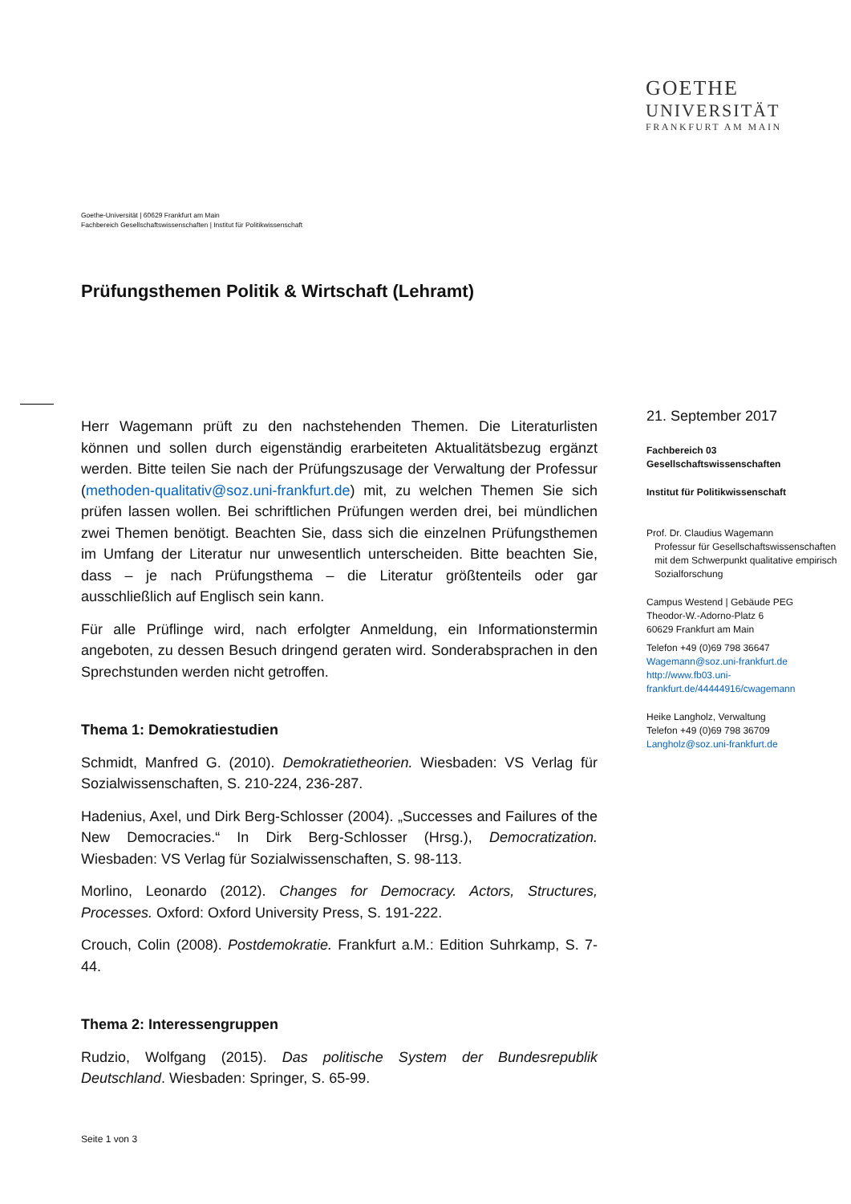GOETHE
UNIVERSITÄT
FRANKFURT AM MAIN
Goethe-Universität | 60629 Frankfurt am Main
Fachbereich Gesellschaftswissenschaften | Institut für Politikwissenschaft
Prüfungsthemen Politik & Wirtschaft (Lehramt)
Herr Wagemann prüft zu den nachstehenden Themen. Die Literaturlisten können und sollen durch eigenständig erarbeiteten Aktualitätsbezug ergänzt werden. Bitte teilen Sie nach der Prüfungszusage der Verwaltung der Professur (methoden-qualitativ@soz.uni-frankfurt.de) mit, zu welchen Themen Sie sich prüfen lassen wollen. Bei schriftlichen Prüfungen werden drei, bei mündlichen zwei Themen benötigt. Beachten Sie, dass sich die einzelnen Prüfungsthemen im Umfang der Literatur nur unwesentlich unterscheiden. Bitte beachten Sie, dass – je nach Prüfungsthema – die Literatur größtenteils oder gar ausschließlich auf Englisch sein kann.
Für alle Prüflinge wird, nach erfolgter Anmeldung, ein Informationstermin angeboten, zu dessen Besuch dringend geraten wird. Sonderabsprachen in den Sprechstunden werden nicht getroffen.
Thema 1: Demokratiestudien
Schmidt, Manfred G. (2010). Demokratietheorien. Wiesbaden: VS Verlag für Sozialwissenschaften, S. 210-224, 236-287.
Hadenius, Axel, und Dirk Berg-Schlosser (2004). „Successes and Failures of the New Democracies.“ In Dirk Berg-Schlosser (Hrsg.), Democratization. Wiesbaden: VS Verlag für Sozialwissenschaften, S. 98-113.
Morlino, Leonardo (2012). Changes for Democracy. Actors, Structures, Processes. Oxford: Oxford University Press, S. 191-222.
Crouch, Colin (2008). Postdemokratie. Frankfurt a.M.: Edition Suhrkamp, S. 7-44.
Thema 2: Interessengruppen
Rudzio, Wolfgang (2015). Das politische System der Bundesrepublik Deutschland. Wiesbaden: Springer, S. 65-99.
21. September 2017
Fachbereich 03
Gesellschaftswissenschaften
Institut für Politikwissenschaft
Prof. Dr. Claudius Wagemann
Professur für Gesellschaftswissenschaften
mit dem Schwerpunkt qualitative empirisch
Sozialforschung
Campus Westend | Gebäude PEG
Theodor-W.-Adorno-Platz 6
60629 Frankfurt am Main
Telefon +49 (0)69 798 36647
Wagemann@soz.uni-frankfurt.de
http://www.fb03.uni-
frankfurt.de/44444916/cwagemann
Heike Langholz, Verwaltung
Telefon +49 (0)69 798 36709
Langholz@soz.uni-frankfurt.de
Seite 1 von 3